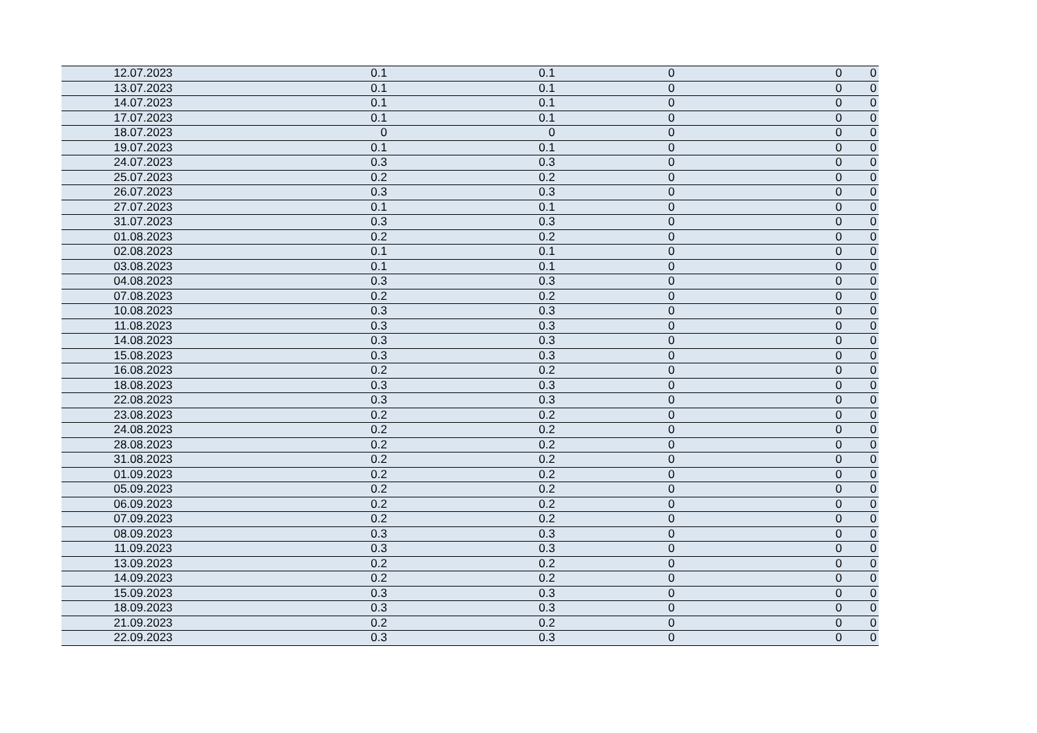| 12.07.2023 | 0.1 | 0.1 | 0 | 0 | 0 |
| 13.07.2023 | 0.1 | 0.1 | 0 | 0 | 0 |
| 14.07.2023 | 0.1 | 0.1 | 0 | 0 | 0 |
| 17.07.2023 | 0.1 | 0.1 | 0 | 0 | 0 |
| 18.07.2023 | 0 | 0 | 0 | 0 | 0 |
| 19.07.2023 | 0.1 | 0.1 | 0 | 0 | 0 |
| 24.07.2023 | 0.3 | 0.3 | 0 | 0 | 0 |
| 25.07.2023 | 0.2 | 0.2 | 0 | 0 | 0 |
| 26.07.2023 | 0.3 | 0.3 | 0 | 0 | 0 |
| 27.07.2023 | 0.1 | 0.1 | 0 | 0 | 0 |
| 31.07.2023 | 0.3 | 0.3 | 0 | 0 | 0 |
| 01.08.2023 | 0.2 | 0.2 | 0 | 0 | 0 |
| 02.08.2023 | 0.1 | 0.1 | 0 | 0 | 0 |
| 03.08.2023 | 0.1 | 0.1 | 0 | 0 | 0 |
| 04.08.2023 | 0.3 | 0.3 | 0 | 0 | 0 |
| 07.08.2023 | 0.2 | 0.2 | 0 | 0 | 0 |
| 10.08.2023 | 0.3 | 0.3 | 0 | 0 | 0 |
| 11.08.2023 | 0.3 | 0.3 | 0 | 0 | 0 |
| 14.08.2023 | 0.3 | 0.3 | 0 | 0 | 0 |
| 15.08.2023 | 0.3 | 0.3 | 0 | 0 | 0 |
| 16.08.2023 | 0.2 | 0.2 | 0 | 0 | 0 |
| 18.08.2023 | 0.3 | 0.3 | 0 | 0 | 0 |
| 22.08.2023 | 0.3 | 0.3 | 0 | 0 | 0 |
| 23.08.2023 | 0.2 | 0.2 | 0 | 0 | 0 |
| 24.08.2023 | 0.2 | 0.2 | 0 | 0 | 0 |
| 28.08.2023 | 0.2 | 0.2 | 0 | 0 | 0 |
| 31.08.2023 | 0.2 | 0.2 | 0 | 0 | 0 |
| 01.09.2023 | 0.2 | 0.2 | 0 | 0 | 0 |
| 05.09.2023 | 0.2 | 0.2 | 0 | 0 | 0 |
| 06.09.2023 | 0.2 | 0.2 | 0 | 0 | 0 |
| 07.09.2023 | 0.2 | 0.2 | 0 | 0 | 0 |
| 08.09.2023 | 0.3 | 0.3 | 0 | 0 | 0 |
| 11.09.2023 | 0.3 | 0.3 | 0 | 0 | 0 |
| 13.09.2023 | 0.2 | 0.2 | 0 | 0 | 0 |
| 14.09.2023 | 0.2 | 0.2 | 0 | 0 | 0 |
| 15.09.2023 | 0.3 | 0.3 | 0 | 0 | 0 |
| 18.09.2023 | 0.3 | 0.3 | 0 | 0 | 0 |
| 21.09.2023 | 0.2 | 0.2 | 0 | 0 | 0 |
| 22.09.2023 | 0.3 | 0.3 | 0 | 0 | 0 |